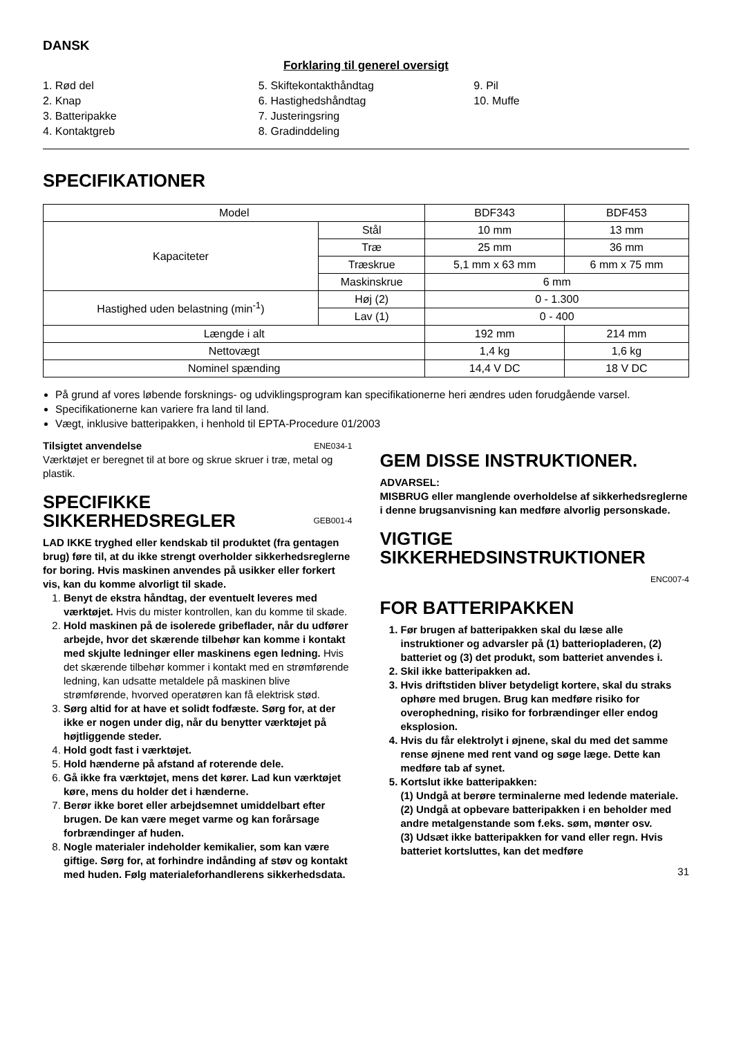DANSK
Forklaring til generel oversigt
1. Rød del
2. Knap
3. Batteripakke
4. Kontaktgreb
5. Skiftekontakthåndtag
6. Hastighedshåndtag
7. Justeringsring
8. Gradinddeling
9. Pil
10. Muffe
SPECIFIKATIONER
| Model | | BDF343 | BDF453 |
| Kapaciteter | Stål | 10 mm | 13 mm |
| | Træ | 25 mm | 36 mm |
| | Træskrue | 5,1 mm x 63 mm | 6 mm x 75 mm |
| | Maskinskrue | 6 mm | |
| Hastighed uden belastning (min<sup>-1</sup>) | Høj (2) | 0 - 1.300 | |
| | Lav (1) | 0 - 400 | |
| Længde i alt | | 192 mm | 214 mm |
| Nettovægt | | 1,4 kg | 1,6 kg |
| Nominel spænding | | 14,4 V DC | 18 V DC |
På grund af vores løbende forsknings- og udviklingsprogram kan specifikationerne heri ændres uden forudgående varsel.
Specifikationerne kan variere fra land til land.
Vægt, inklusive batteripakken, i henhold til EPTA-Procedure 01/2003
Tilsigtet anvendelse ENE034-1
Værktøjet er beregnet til at bore og skrue skruer i træ, metal og plastik.
SPECIFIKKE
SIKKERHEDSREGLER GEB001-4
LAD IKKE tryghed eller kendskab til produktet (fra gentagen brug) føre til, at du ikke strengt overholder sikkerhedsreglerne for boring. Hvis maskinen anvendes på usikker eller forkert vis, kan du komme alvorligt til skade.
1. Benyt de ekstra håndtag, der eventuelt leveres med værktøjet. Hvis du mister kontrollen, kan du komme til skade.
2. Hold maskinen på de isolerede gribeflader, når du udfører arbejde, hvor det skærende tilbehør kan komme i kontakt med skjulte ledninger eller maskinens egen ledning. Hvis det skærende tilbehør kommer i kontakt med en strømførende ledning, kan udsatte metaldele på maskinen blive strømførende, hvorved operatøren kan få elektrisk stød.
3. Sørg altid for at have et solidt fodfæste. Sørg for, at der ikke er nogen under dig, når du benytter værktøjet på højtliggende steder.
4. Hold godt fast i værktøjet.
5. Hold hænderne på afstand af roterende dele.
6. Gå ikke fra værktøjet, mens det kører. Lad kun værktøjet køre, mens du holder det i hænderne.
7. Berør ikke boret eller arbejdsemnet umiddelbart efter brugen. De kan være meget varme og kan forårsage forbrændinger af huden.
8. Nogle materialer indeholder kemikalier, som kan være giftige. Sørg for, at forhindre indånding af støv og kontakt med huden. Følg materialeforhandlerens sikkerhedsdata.
GEM DISSE INSTRUKTIONER.
ADVARSEL:
MISBRUG eller manglende overholdelse af sikkerhedsreglerne i denne brugsanvisning kan medføre alvorlig personskade.
VIGTIGE
SIKKERHEDSINSTRUKTIONER
ENC007-4
FOR BATTERIPAKKEN
Før brugen af batteripakken skal du læse alle instruktioner og advarsler på (1) batteriopladeren, (2) batteriet og (3) det produkt, som batteriet anvendes i.
Skil ikke batteripakken ad.
Hvis driftstiden bliver betydeligt kortere, skal du straks ophøre med brugen. Brug kan medføre risiko for overophedning, risiko for forbrændinger eller endog eksplosion.
Hvis du får elektrolyt i øjnene, skal du med det samme rense øjnene med rent vand og søge læge. Dette kan medføre tab af synet.
Kortslut ikke batteripakken:
(1) Undgå at berøre terminalerne med ledende materiale.
(2) Undgå at opbevare batteripakken i en beholder med andre metalgenstande som f.eks. søm, mønter osv.
(3) Udsæt ikke batteripakken for vand eller regn. Hvis batteriet kortsluttes, kan det medføre
31